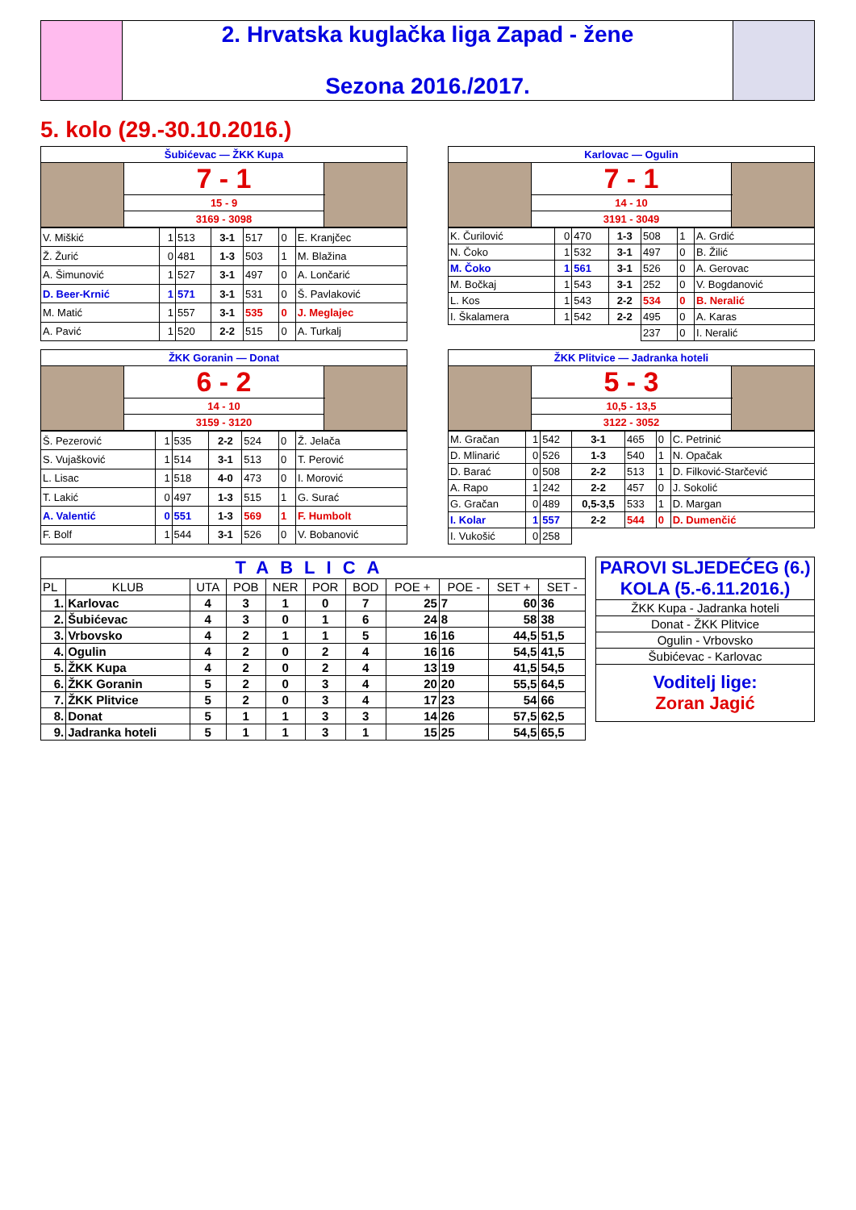| | 2. Hrvatska kuglačka liga Zapad - žene Sezona 2016./2017. | |
5. kolo (29.-30.10.2016.)
| Šubićevac — ŽKK Kupa | | |
| | 7 - 1 | |
| | 15 - 9 | |
| | 3169 - 3098 | |
| Karlovac — Ogulin | | |
| | 7 - 1 | |
| | 14 - 10 | |
| | 3191 - 3049 | |
| V. Miškić | 1 | 513 | 3-1 | 517 | 0 | E. Kranjčec |
| Ž. Žurić | 0 | 481 | 1-3 | 503 | 1 | M. Blažina |
| A. Šimunović | 1 | 527 | 3-1 | 497 | 0 | A. Lončarić |
| D. Beer-Krnić | 1 | 571 | 3-1 | 531 | 0 | Š. Pavlaković |
| M. Matić | 1 | 557 | 3-1 | 535 | 0 | J. Meglajec |
| A. Pavić | 1 | 520 | 2-2 | 515 | 0 | A. Turkalj |
| K. Čurilović | 0 | 470 | 1-3 | 508 | 1 | A. Grdić |
| N. Čoko | 1 | 532 | 3-1 | 497 | 0 | B. Žilić |
| M. Čoko | 1 | 561 | 3-1 | 526 | 0 | A. Gerovac |
| M. Bočkaj | 1 | 543 | 3-1 | 252 | 0 | V. Bogdanović |
| L. Kos | 1 | 543 | 2-2 | 534 | 0 | B. Neralić |
| I. Škalamera | 1 | 542 | 2-2 | 495 | 0 | A. Karas |
| | | | | 237 | 0 | I. Neralić |
| ŽKK Goranin — Donat | | |
| | 6 - 2 | |
| | 14 - 10 | |
| | 3159 - 3120 | |
| ŽKK Plitvice — Jadranka hoteli | | |
| | 5 - 3 | |
| | 10,5 - 13,5 | |
| | 3122 - 3052 | |
| Š. Pezerović | 1 | 535 | 2-2 | 524 | 0 | Ž. Jelača |
| S. Vujašković | 1 | 514 | 3-1 | 513 | 0 | T. Perović |
| L. Lisac | 1 | 518 | 4-0 | 473 | 0 | I. Morović |
| T. Lakić | 0 | 497 | 1-3 | 515 | 1 | G. Surać |
| A. Valentić | 0 | 551 | 1-3 | 569 | 1 | F. Humbolt |
| F. Bolf | 1 | 544 | 3-1 | 526 | 0 | V. Bobanović |
| M. Gračan | 1 | 542 | 3-1 | 465 | 0 | C. Petrinić |
| D. Mlinarić | 0 | 526 | 1-3 | 540 | 1 | N. Opačak |
| D. Barać | 0 | 508 | 2-2 | 513 | 1 | D. Filković-Starčević |
| A. Rapo | 1 | 242 | 2-2 | 457 | 0 | J. Sokolić |
| G. Gračan | 0 | 489 | 0,5-3,5 | 533 | 1 | D. Margan |
| I. Kolar | 1 | 557 | 2-2 | 544 | 0 | D. Dumenčić |
| I. Vukošić | 0 | 258 | | | | |
| TABLICA | | | | | | | | | | |
| PL | KLUB | UTA | POB | NER | POR | BOD | POE + | POE - | SET + | SET - |
| 1. | Karlovac | 4 | 3 | 1 | 0 | 7 | 25 | 7 | 60 | 36 |
| 2. | Šubićevac | 4 | 3 | 0 | 1 | 6 | 24 | 8 | 58 | 38 |
| 3. | Vrbovsko | 4 | 2 | 1 | 1 | 5 | 16 | 16 | 44,5 | 51,5 |
| 4. | Ogulin | 4 | 2 | 0 | 2 | 4 | 16 | 16 | 54,5 | 41,5 |
| 5. | ŽKK Kupa | 4 | 2 | 0 | 2 | 4 | 13 | 19 | 41,5 | 54,5 |
| 6. | ŽKK Goranin | 5 | 2 | 0 | 3 | 4 | 20 | 20 | 55,5 | 64,5 |
| 7. | ŽKK Plitvice | 5 | 2 | 0 | 3 | 4 | 17 | 23 | 54 | 66 |
| 8. | Donat | 5 | 1 | 1 | 3 | 3 | 14 | 26 | 57,5 | 62,5 |
| 9. | Jadranka hoteli | 5 | 1 | 1 | 3 | 1 | 15 | 25 | 54,5 | 65,5 |
| PAROVI SLJEDEĆEG (6.) KOLA (5.-6.11.2016.) |
| ŽKK Kupa - Jadranka hoteli |
| Donat - ŽKK Plitvice |
| Ogulin - Vrbovsko |
| Šubićevac - Karlovac |
| Voditelj lige: Zoran Jagić |